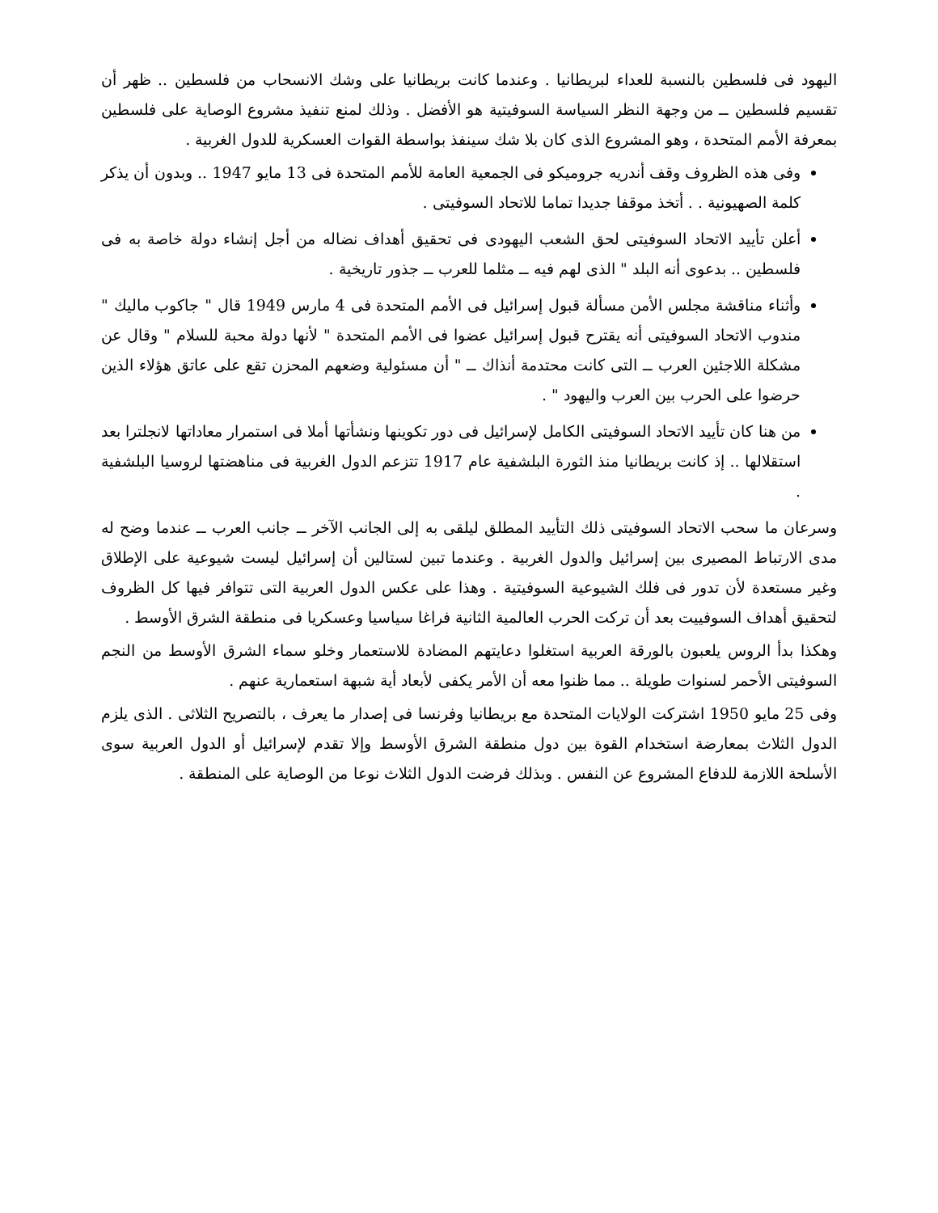اليهود فى فلسطين بالنسبة للعداء لبريطانيا . وعندما كانت بريطانيا على وشك الانسحاب من فلسطين .. ظهر أن تقسيم فلسطين ــ من وجهة النظر السياسة السوفيتية هو الأفضل . وذلك لمنع تنفيذ مشروع الوصاية على فلسطين بمعرفة الأمم المتحدة ، وهو المشروع الذى كان بلا شك سينفذ بواسطة القوات العسكرية للدول الغربية .
وفى هذه الظروف وقف أندريه جروميكو فى الجمعية العامة للأمم المتحدة فى 13 مايو 1947 .. وبدون أن يذكر كلمة الصهيونية . . أتخذ موقفا جديدا تماما للاتحاد السوفيتى .
أعلن تأييد الاتحاد السوفيتى لحق الشعب اليهودى فى تحقيق أهداف نضاله من أجل إنشاء دولة خاصة به فى فلسطين .. بدعوى أنه البلد " الذى لهم فيه ــ مثلما للعرب ــ جذور تاريخية .
وأثناء مناقشة مجلس الأمن مسألة قبول إسرائيل فى الأمم المتحدة فى 4 مارس 1949 قال " جاكوب ماليك " مندوب الاتحاد السوفيتى أنه يقترح قبول إسرائيل عضوا فى الأمم المتحدة " لأنها دولة محبة للسلام " وقال عن مشكلة اللاجئين العرب ــ التى كانت محتدمة أنذاك ــ " أن مسئولية وضعهم المحزن تقع على عاتق هؤلاء الذين حرضوا على الحرب بين العرب واليهود " .
من هنا كان تأييد الاتحاد السوفيتى الكامل لإسرائيل فى دور تكوينها ونشأتها أملا فى استمرار معاداتها لانجلترا بعد استقلالها .. إذ كانت بريطانيا منذ الثورة البلشفية عام 1917 تتزعم الدول الغربية فى مناهضتها لروسيا البلشفية .
وسرعان ما سحب الاتحاد السوفيتى ذلك التأييد المطلق ليلقى به إلى الجانب الآخر ــ جانب العرب ــ عندما وضح له مدى الارتباط المصيرى بين إسرائيل والدول الغربية . وعندما تبين لستالين أن إسرائيل ليست شيوعية على الإطلاق وغير مستعدة لأن تدور فى فلك الشيوعية السوفيتية . وهذا على عكس الدول العربية التى تتوافر فيها كل الظروف لتحقيق أهداف السوفييت بعد أن تركت الحرب العالمية الثانية فراغا سياسيا وعسكريا فى منطقة الشرق الأوسط .
وهكذا بدأ الروس يلعبون بالورقة العربية استغلوا دعايتهم المضادة للاستعمار وخلو سماء الشرق الأوسط من النجم السوفيتى الأحمر لسنوات طويلة .. مما ظنوا معه أن الأمر يكفى لأبعاد أية شبهة استعمارية عنهم .
وفى 25 مايو 1950 اشتركت الولايات المتحدة مع بريطانيا وفرنسا فى إصدار ما يعرف ، بالتصريح الثلاثى . الذى يلزم الدول الثلاث بمعارضة استخدام القوة بين دول منطقة الشرق الأوسط وإلا تقدم لإسرائيل أو الدول العربية سوى الأسلحة اللازمة للدفاع المشروع عن النفس . وبذلك فرضت الدول الثلاث نوعا من الوصاية على المنطقة .